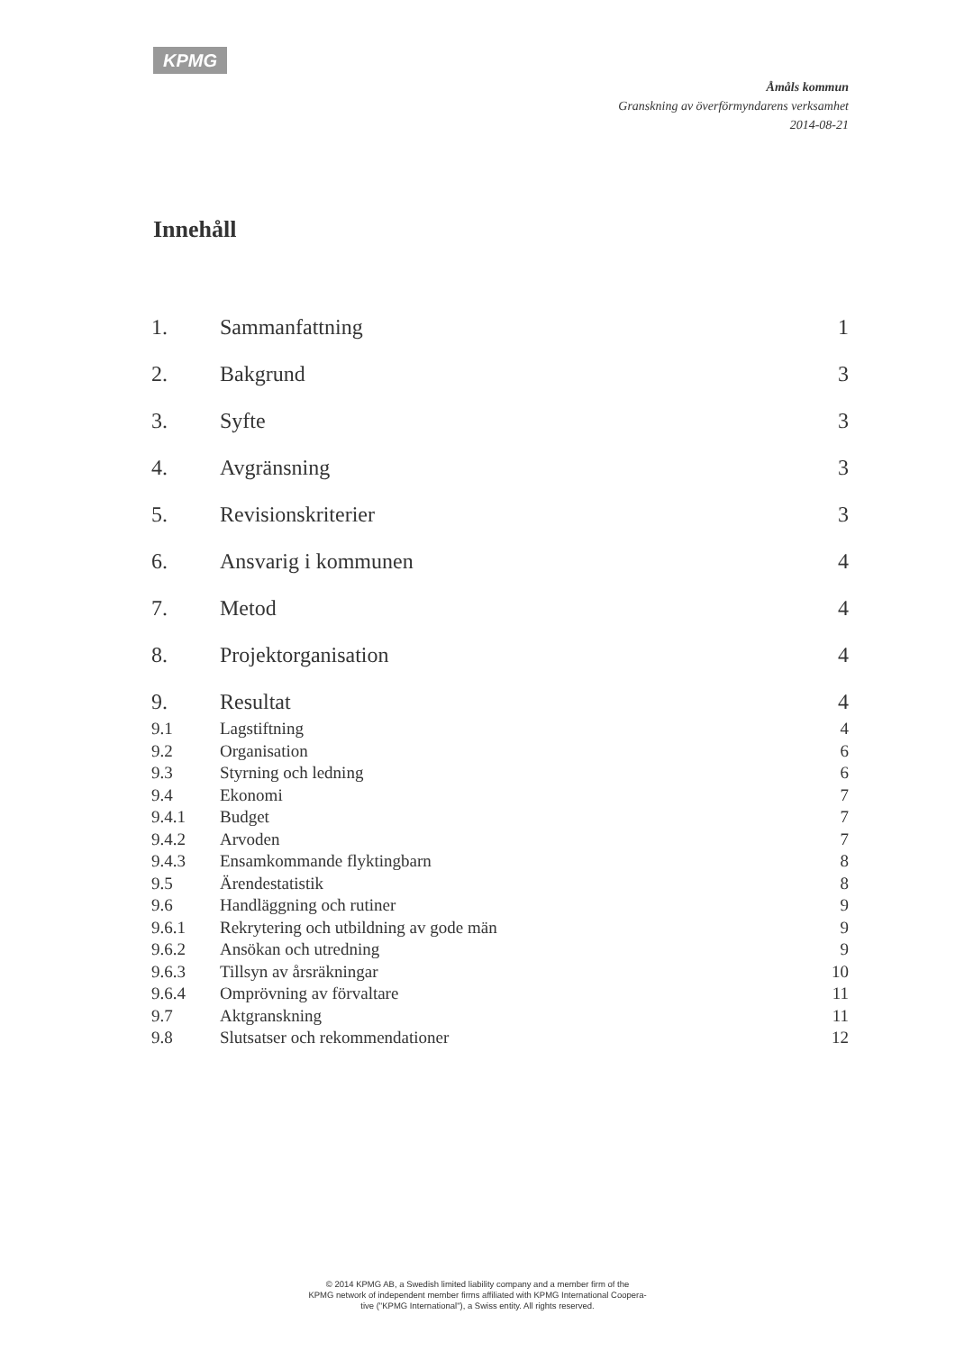KPMG
Åmåls kommun
Granskning av överförmyndarens verksamhet
2014-08-21
Innehåll
1. Sammanfattning 1
2. Bakgrund 3
3. Syfte 3
4. Avgränsning 3
5. Revisionskriterier 3
6. Ansvarig i kommunen 4
7. Metod 4
8. Projektorganisation 4
9. Resultat 4
9.1 Lagstiftning 4
9.2 Organisation 6
9.3 Styrning och ledning 6
9.4 Ekonomi 7
9.4.1 Budget 7
9.4.2 Arvoden 7
9.4.3 Ensamkommande flyktingbarn 8
9.5 Ärendestatistik 8
9.6 Handläggning och rutiner 9
9.6.1 Rekrytering och utbildning av gode män 9
9.6.2 Ansökan och utredning 9
9.6.3 Tillsyn av årsräkningar 10
9.6.4 Omprövning av förvaltare 11
9.7 Aktgranskning 11
9.8 Slutsatser och rekommendationer 12
© 2014 KPMG AB, a Swedish limited liability company and a member firm of the
KPMG network of independent member firms affiliated with KPMG International Coopera-
tive ("KPMG International"), a Swiss entity. All rights reserved.